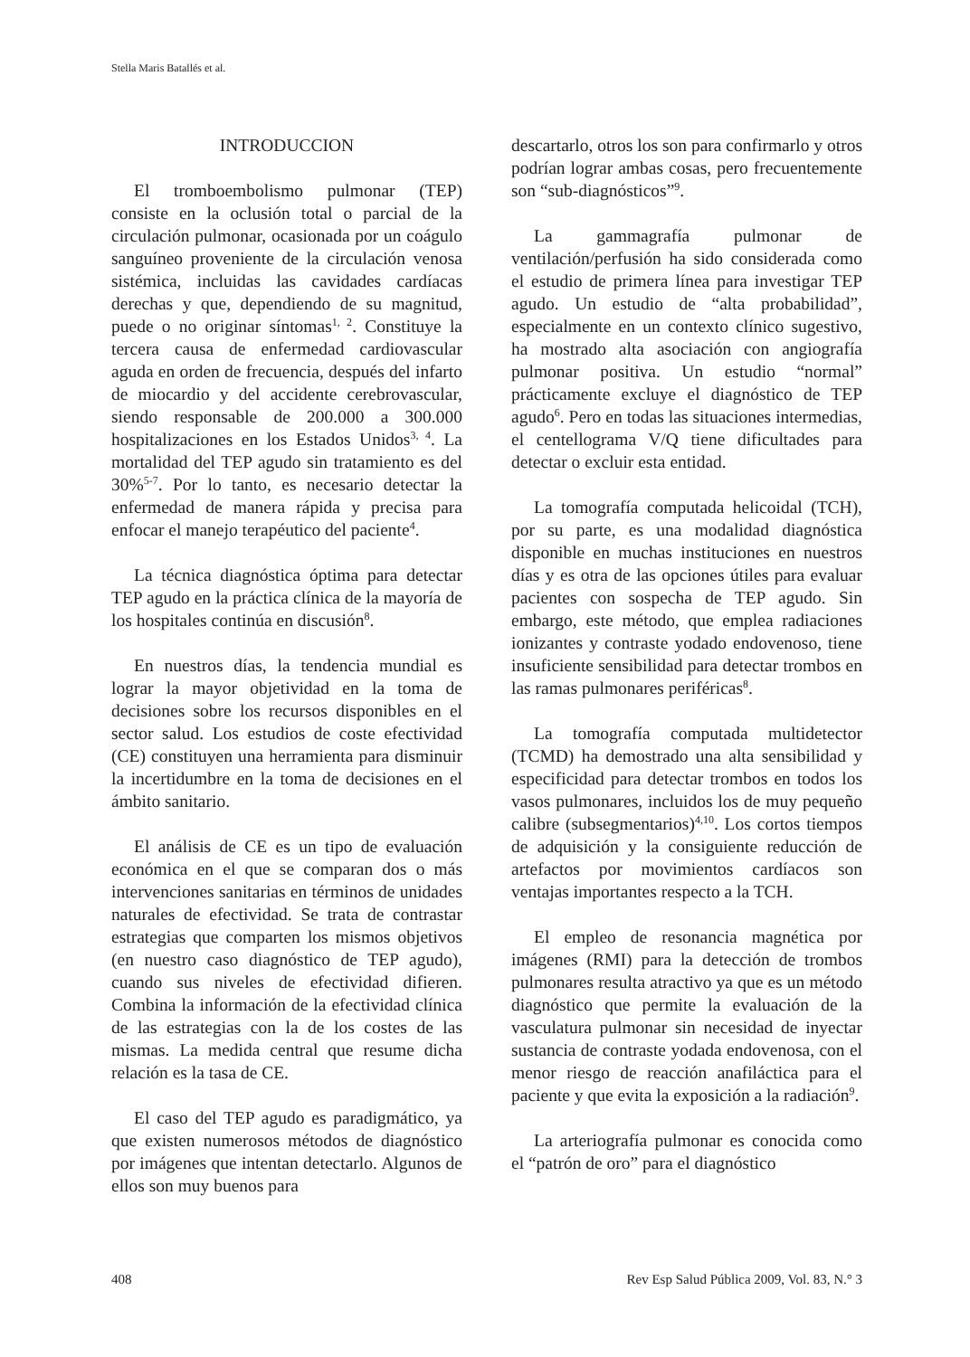Stella Maris Batallés et al.
INTRODUCCION
El tromboembolismo pulmonar (TEP) consiste en la oclusión total o parcial de la circulación pulmonar, ocasionada por un coágulo sanguíneo proveniente de la circulación venosa sistémica, incluidas las cavidades cardíacas derechas y que, dependiendo de su magnitud, puede o no originar síntomas<sup>1, 2</sup>. Constituye la tercera causa de enfermedad cardiovascular aguda en orden de frecuencia, después del infarto de miocardio y del accidente cerebrovascular, siendo responsable de 200.000 a 300.000 hospitalizaciones en los Estados Unidos<sup>3, 4</sup>. La mortalidad del TEP agudo sin tratamiento es del 30%<sup>5-7</sup>. Por lo tanto, es necesario detectar la enfermedad de manera rápida y precisa para enfocar el manejo terapéutico del paciente<sup>4</sup>.
La técnica diagnóstica óptima para detectar TEP agudo en la práctica clínica de la mayoría de los hospitales continúa en discusión<sup>8</sup>.
En nuestros días, la tendencia mundial es lograr la mayor objetividad en la toma de decisiones sobre los recursos disponibles en el sector salud. Los estudios de coste efectividad (CE) constituyen una herramienta para disminuir la incertidumbre en la toma de decisiones en el ámbito sanitario.
El análisis de CE es un tipo de evaluación económica en el que se comparan dos o más intervenciones sanitarias en términos de unidades naturales de efectividad. Se trata de contrastar estrategias que comparten los mismos objetivos (en nuestro caso diagnóstico de TEP agudo), cuando sus niveles de efectividad difieren. Combina la información de la efectividad clínica de las estrategias con la de los costes de las mismas. La medida central que resume dicha relación es la tasa de CE.
El caso del TEP agudo es paradigmático, ya que existen numerosos métodos de diagnóstico por imágenes que intentan detectarlo. Algunos de ellos son muy buenos para
descartarlo, otros los son para confirmarlo y otros podrían lograr ambas cosas, pero frecuentemente son “sub-diagnósticos”<sup>9</sup>.
La gammagrafía pulmonar de ventilación/perfusión ha sido considerada como el estudio de primera línea para investigar TEP agudo. Un estudio de “alta probabilidad”, especialmente en un contexto clínico sugestivo, ha mostrado alta asociación con angiografía pulmonar positiva. Un estudio “normal” prácticamente excluye el diagnóstico de TEP agudo<sup>6</sup>. Pero en todas las situaciones intermedias, el centellograma V/Q tiene dificultades para detectar o excluir esta entidad.
La tomografía computada helicoidal (TCH), por su parte, es una modalidad diagnóstica disponible en muchas instituciones en nuestros días y es otra de las opciones útiles para evaluar pacientes con sospecha de TEP agudo. Sin embargo, este método, que emplea radiaciones ionizantes y contraste yodado endovenoso, tiene insuficiente sensibilidad para detectar trombos en las ramas pulmonares periféricas<sup>8</sup>.
La tomografía computada multidetector (TCMD) ha demostrado una alta sensibilidad y especificidad para detectar trombos en todos los vasos pulmonares, incluidos los de muy pequeño calibre (subsegmentarios)<sup>4,10</sup>. Los cortos tiempos de adquisición y la consiguiente reducción de artefactos por movimientos cardíacos son ventajas importantes respecto a la TCH.
El empleo de resonancia magnética por imágenes (RMI) para la detección de trombos pulmonares resulta atractivo ya que es un método diagnóstico que permite la evaluación de la vasculatura pulmonar sin necesidad de inyectar sustancia de contraste yodada endovenosa, con el menor riesgo de reacción anafiláctica para el paciente y que evita la exposición a la radiación<sup>9</sup>.
La arteriografía pulmonar es conocida como el “patrón de oro” para el diagnóstico
408 Rev Esp Salud Pública 2009, Vol. 83, N.° 3